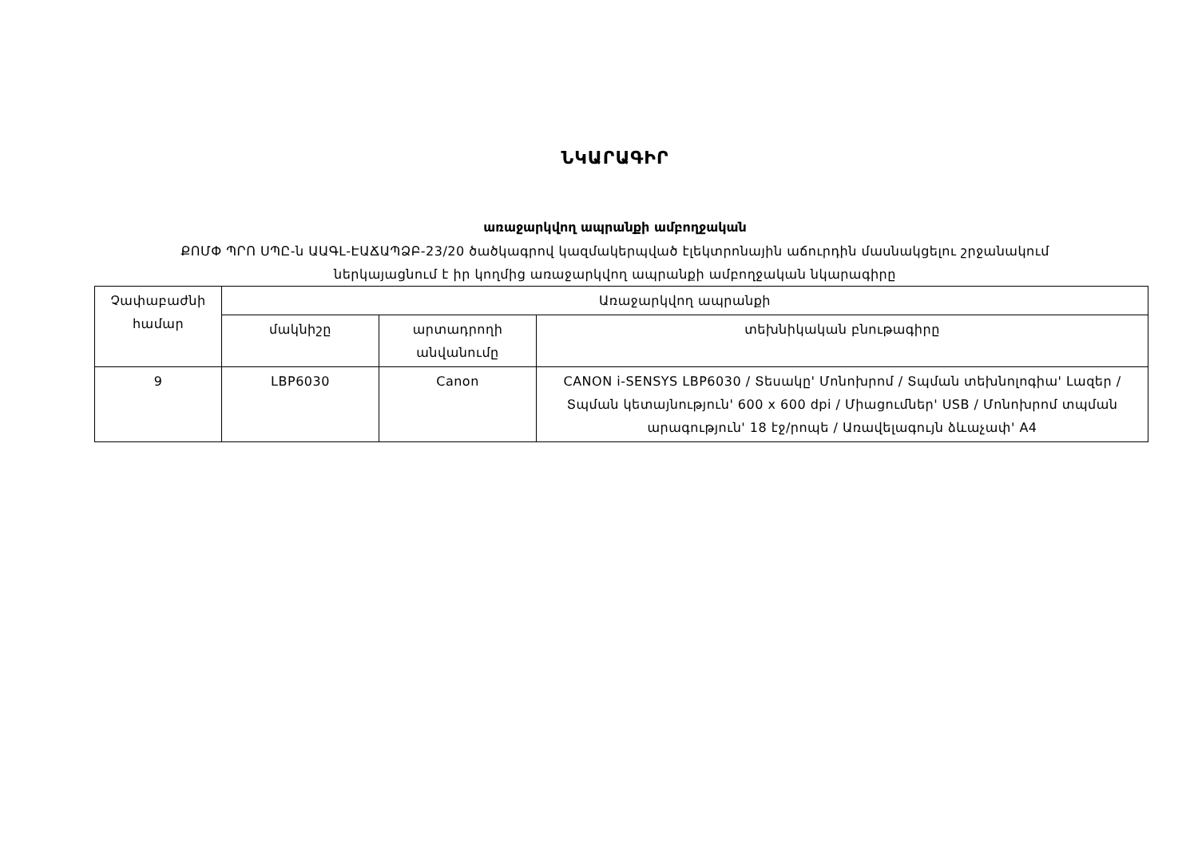ՆԿԱՐԱԳԻՐ
առաջարկվող ապրանքի ամբողջական
ՔՈՄՓ ՊՐՈ ՍՊԸ-ն ԱԱԳԼ-ԷԱՃԱՊՁԲ-23/20 ծածկագրով կազմակերպված էլեկտրոնային աճուրդին մասնակցելու շրջանակում
ներկայացնում է իր կողմից առաջարկվող ապրանքի ամբողջական նկարագիրը
| Չափաբաժնի համար | Առաջարկվող ապրանքի | | |
| --- | --- | --- | --- |
| | մակնիշը | արտադրողի անվանումը | տեխնիկական բնութագիրը |
| 9 | LBP6030 | Canon | CANON i-SENSYS LBP6030 / Տեսակը' Մոնոխրոմ / Տպման տեխնոլոգիա' Լազեր /Տպման կետայնություն' 600 x 600 dpi / Միացումներ' USB / Մոնոխրոմ տպման արագություն' 18 էջ/րոպե / Առավելագույն ձևաչափ' A4 |